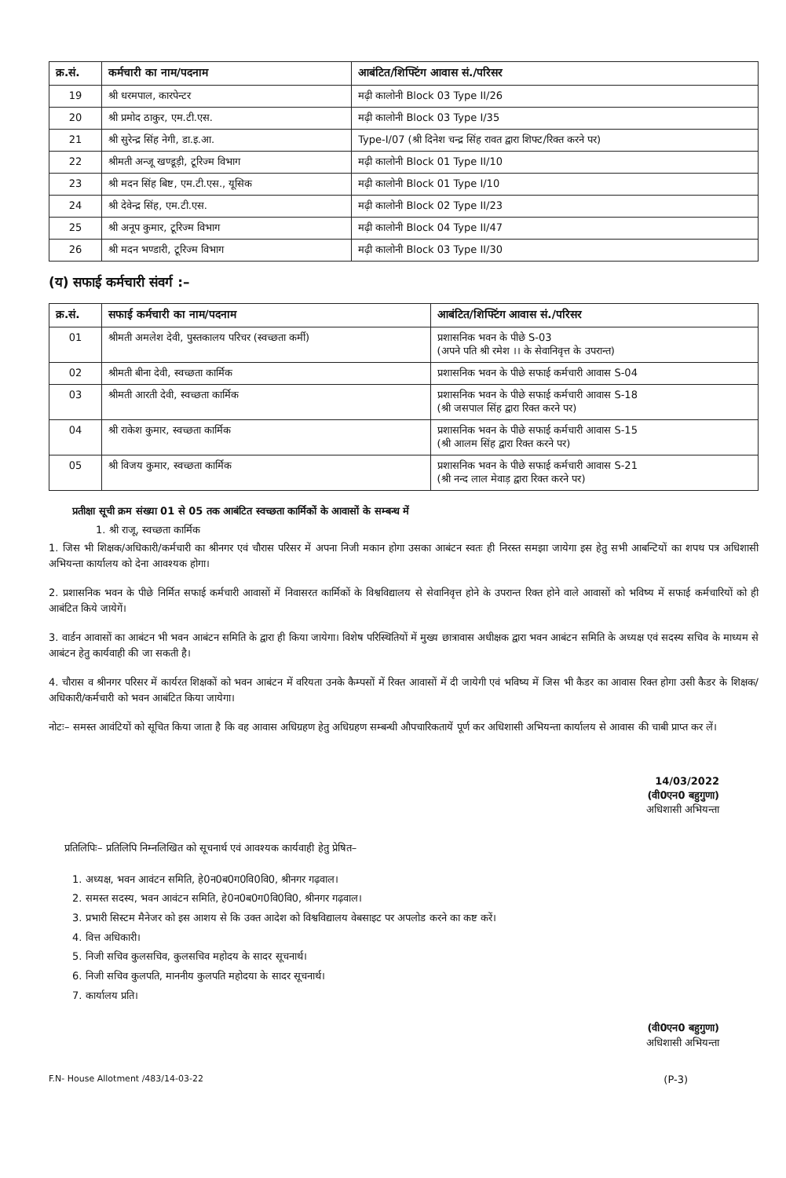| क्र.सं. | कर्मचारी का नाम/पदनाम | आबंटित/शिफ्टिंग आवास सं./परिसर |
| --- | --- | --- |
| 19 | श्री धरमपाल, कारपेन्टर | मढ़ी कालोनी Block 03 Type II/26 |
| 20 | श्री प्रमोद ठाकुर, एम.टी.एस. | मढ़ी कालोनी Block 03 Type I/35 |
| 21 | श्री सुरेन्द्र सिंह नेगी, डा.इ.आ. | Type-I/07 (श्री दिनेश चन्द्र सिंह रावत द्वारा शिफ्ट/रिक्त करने पर) |
| 22 | श्रीमती अन्जू खण्डूड़ी, टूरिज्म विभाग | मढ़ी कालोनी Block 01 Type II/10 |
| 23 | श्री मदन सिंह बिष्ट, एम.टी.एस., यूसिक | मढ़ी कालोनी Block 01 Type I/10 |
| 24 | श्री देवेन्द्र सिंह, एम.टी.एस. | मढ़ी कालोनी Block 02 Type II/23 |
| 25 | श्री अनूप कुमार, टूरिज्म विभाग | मढ़ी कालोनी Block 04 Type II/47 |
| 26 | श्री मदन भण्डारी, टूरिज्म विभाग | मढ़ी कालोनी Block 03 Type II/30 |
(य) सफाई कर्मचारी संवर्ग :–
| क्र.सं. | सफाई कर्मचारी का नाम/पदनाम | आबंटित/शिफ्टिंग आवास सं./परिसर |
| --- | --- | --- |
| 01 | श्रीमती अमलेश देवी, पुस्तकालय परिचर (स्वच्छता कर्मी) | प्रशासनिक भवन के पीछे S-03 (अपने पति श्री रमेश ।। के सेवानिवृत्त के उपरान्त) |
| 02 | श्रीमती बीना देवी, स्वच्छता कार्मिक | प्रशासनिक भवन के पीछे सफाई कर्मचारी आवास S-04 |
| 03 | श्रीमती आरती देवी, स्वच्छता कार्मिक | प्रशासनिक भवन के पीछे सफाई कर्मचारी आवास S-18 (श्री जसपाल सिंह द्वारा रिक्त करने पर) |
| 04 | श्री राकेश कुमार, स्वच्छता कार्मिक | प्रशासनिक भवन के पीछे सफाई कर्मचारी आवास S-15 (श्री आलम सिंह द्वारा रिक्त करने पर) |
| 05 | श्री विजय कुमार, स्वच्छता कार्मिक | प्रशासनिक भवन के पीछे सफाई कर्मचारी आवास S-21 (श्री नन्द लाल मेवाड़ द्वारा रिक्त करने पर) |
प्रतीक्षा सूची क्रम संख्या 01 से 05 तक आबंटित स्वच्छता कार्मिकों के आवासों के सम्बन्ध में
1. श्री राजू, स्वच्छता कार्मिक
1. जिस भी शिक्षक/अधिकारी/कर्मचारी का श्रीनगर एवं चौरास परिसर में अपना निजी मकान होगा उसका आबंटन स्वतः ही निरस्त समझा जायेगा इस हेतु सभी आबन्टियों का शपथ पत्र अधिशासी अभियन्ता कार्यालय को देना आवश्यक होगा।
2. प्रशासनिक भवन के पीछे निर्मित सफाई कर्मचारी आवासों में निवासरत कार्मिकों के विश्वविद्यालय से सेवानिवृत्त होने के उपरान्त रिक्त होने वाले आवासों को भविष्य में सफाई कर्मचारियों को ही आबंटित किये जायेगें।
3. वार्डन आवासों का आबंटन भी भवन आबंटन समिति के द्वारा ही किया जायेगा। विशेष परिस्थितियों में मुख्य छात्रावास अधीक्षक द्वारा भवन आबंटन समिति के अध्यक्ष एवं सदस्य सचिव के माध्यम से आबंटन हेतु कार्यवाही की जा सकती है।
4. चौरास व श्रीनगर परिसर में कार्यरत शिक्षकों को भवन आबंटन में वरियता उनके कैम्पसों में रिक्त आवासों में दी जायेगी एवं भविष्य में जिस भी कैडर का आवास रिक्त होगा उसी कैडर के शिक्षक/अधिकारी/कर्मचारी को भवन आबंटित किया जायेगा।
नोटः– समस्त आवंटियों को सूचित किया जाता है कि वह आवास अधिग्रहण हेतु अधिग्रहण सम्बन्धी औपचारिकतायें पूर्ण कर अधिशासी अभियन्ता कार्यालय से आवास की चाबी प्राप्त कर लें।
14/03/2022
(वी0एन0 बहुगुणा)
अधिशासी अभियन्ता
प्रतिलिपिः– प्रतिलिपि निम्नलिखित को सूचनार्थ एवं आवश्यक कार्यवाही हेतु प्रेषित–
1. अध्यक्ष, भवन आवंटन समिति, हे0न0ब0ग0वि0वि0, श्रीनगर गढ़वाल।
2. समस्त सदस्य, भवन आवंटन समिति, हे0न0ब0ग0वि0वि0, श्रीनगर गढ़वाल।
3. प्रभारी सिस्टम मैनेजर को इस आशय से कि उक्त आदेश को विश्वविद्यालय वेबसाइट पर अपलोड करने का कष्ट करें।
4. वित्त अधिकारी।
5. निजी सचिव कुलसचिव, कुलसचिव महोदय के सादर सूचनार्थ।
6. निजी सचिव कुलपति, माननीय कुलपति महोदया के सादर सूचनार्थ।
7. कार्यालय प्रति।
(वी0एन0 बहुगुणा)
अधिशासी अभियन्ता
F.N- House Allotment /483/14-03-22 (P-3)